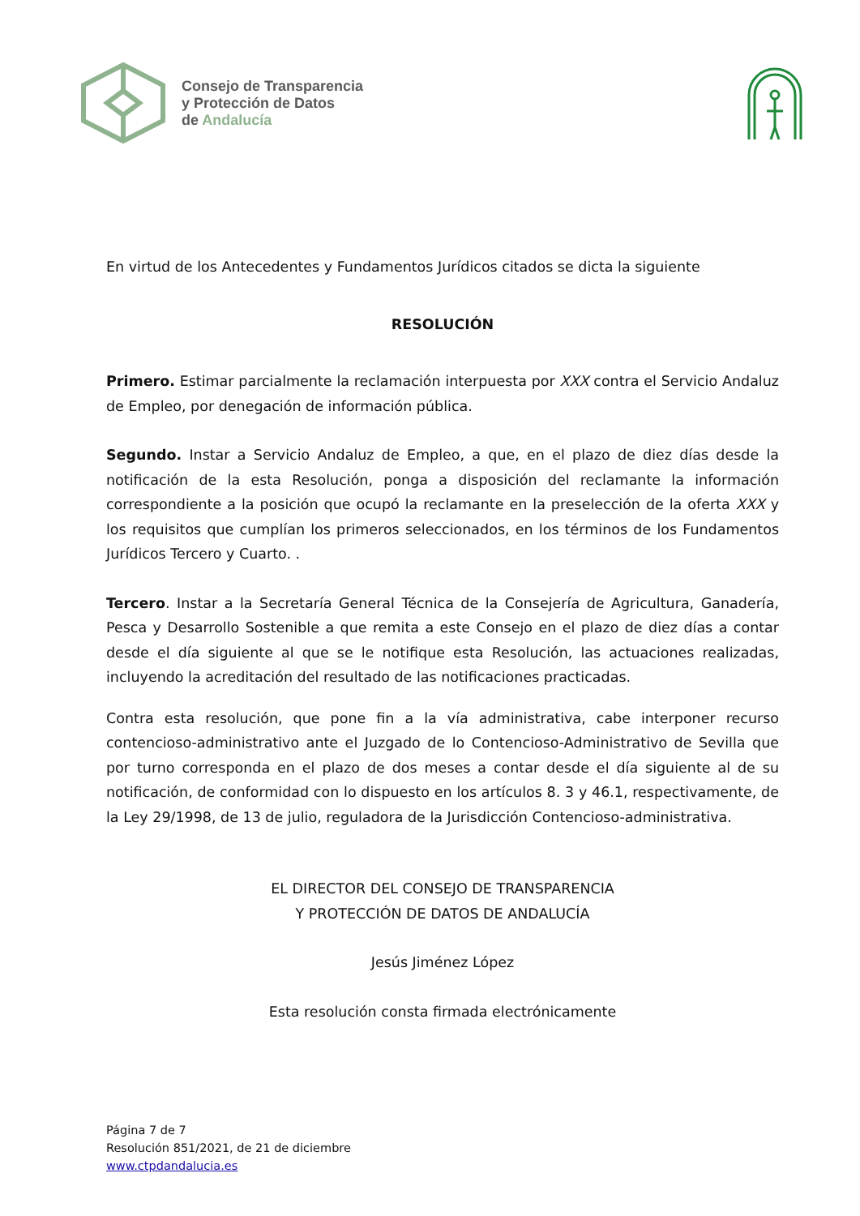Consejo de Transparencia
y Protección de Datos
de Andalucía
En virtud de los Antecedentes y Fundamentos Jurídicos citados se dicta la siguiente
RESOLUCIÓN
Primero. Estimar parcialmente la reclamación interpuesta por XXX contra el Servicio Andaluz de Empleo, por denegación de información pública.
Segundo. Instar a Servicio Andaluz de Empleo, a que, en el plazo de diez días desde la notificación de la esta Resolución, ponga a disposición del reclamante la información correspondiente a la posición que ocupó la reclamante en la preselección de la oferta XXX y los requisitos que cumplían los primeros seleccionados, en los términos de los Fundamentos Jurídicos Tercero y Cuarto. .
Tercero. Instar a la Secretaría General Técnica de la Consejería de Agricultura, Ganadería, Pesca y Desarrollo Sostenible a que remita a este Consejo en el plazo de diez días a contar desde el día siguiente al que se le notifique esta Resolución, las actuaciones realizadas, incluyendo la acreditación del resultado de las notificaciones practicadas.
Contra esta resolución, que pone fin a la vía administrativa, cabe interponer recurso contencioso-administrativo ante el Juzgado de lo Contencioso-Administrativo de Sevilla que por turno corresponda en el plazo de dos meses a contar desde el día siguiente al de su notificación, de conformidad con lo dispuesto en los artículos 8. 3 y 46.1, respectivamente, de la Ley 29/1998, de 13 de julio, reguladora de la Jurisdicción Contencioso-administrativa.
EL DIRECTOR DEL CONSEJO DE TRANSPARENCIA
Y PROTECCIÓN DE DATOS DE ANDALUCÍA
Jesús Jiménez López
Esta resolución consta firmada electrónicamente
Página 7 de 7
Resolución 851/2021, de 21 de diciembre
www.ctpdandalucia.es